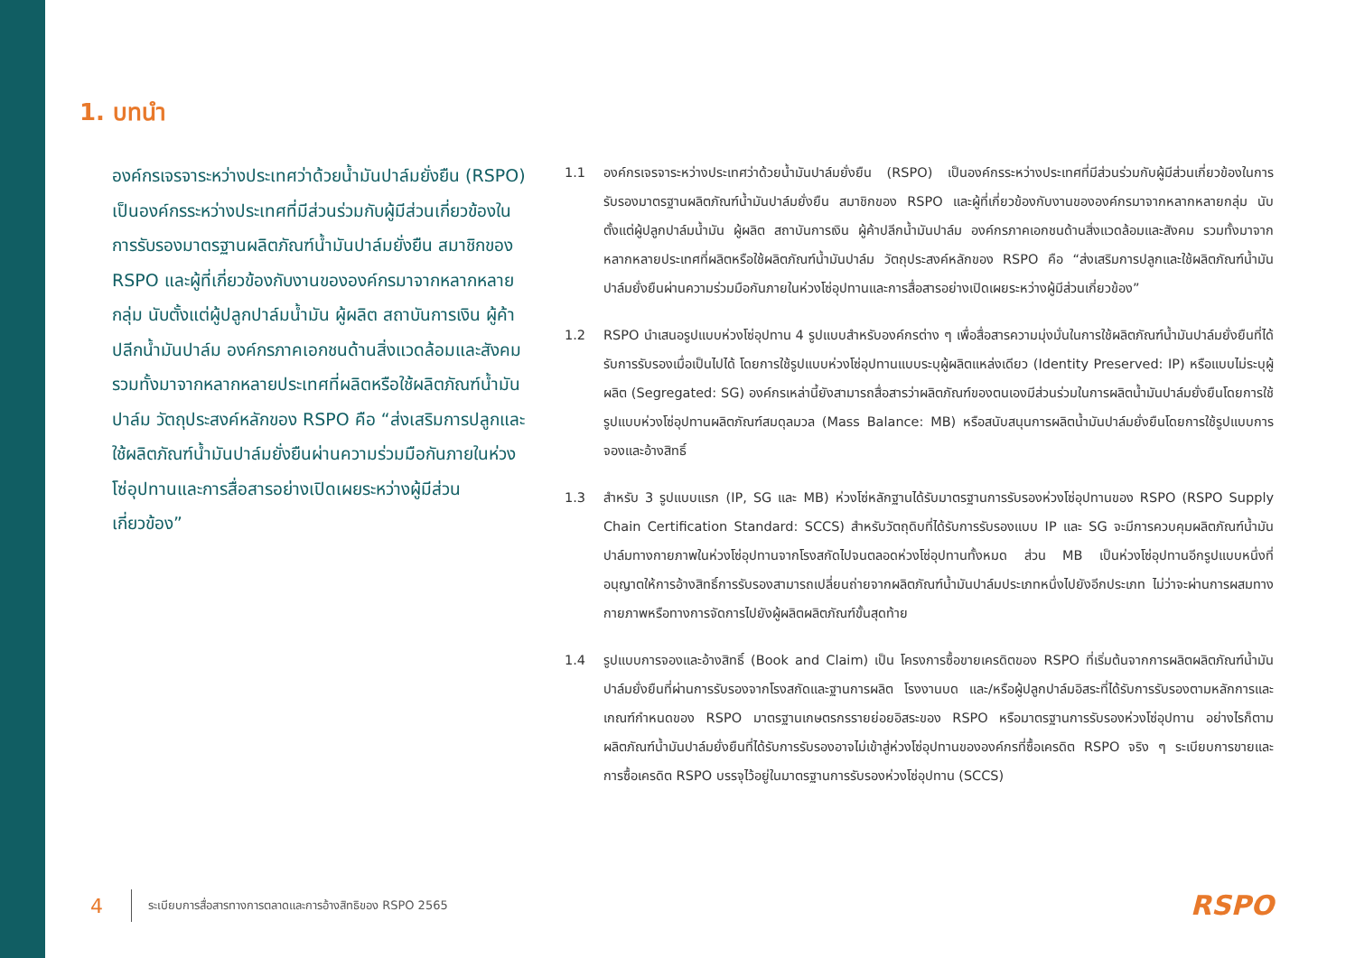1. บทนำ
องค์กรเจรจาระหว่างประเทศว่าด้วยน้ำมันปาล์มยั่งยืน (RSPO) เป็นองค์กรระหว่างประเทศที่มีส่วนร่วมกับผู้มีส่วนเกี่ยวข้องในการรับรองมาตรฐานผลิตภัณฑ์น้ำมันปาล์มยั่งยืน สมาชิกของ RSPO และผู้ที่เกี่ยวข้องกับงานขององค์กรมาจากหลากหลายกลุ่ม นับตั้งแต่ผู้ปลูกปาล์มน้ำมัน ผู้ผลิต สถาบันการเงิน ผู้ค้าปลีกน้ำมันปาล์ม องค์กรภาคเอกชนด้านสิ่งแวดล้อมและสังคม รวมทั้งมาจากหลากหลายประเทศที่ผลิตหรือใช้ผลิตภัณฑ์น้ำมันปาล์ม วัตถุประสงค์หลักของ RSPO คือ “ส่งเสริมการปลูกและใช้ผลิตภัณฑ์น้ำมันปาล์มยั่งยืนผ่านความร่วมมือกันภายในห่วงโซ่อุปทานและการสื่อสารอย่างเปิดเผยระหว่างผู้มีส่วนเกี่ยวข้อง”
1.1 องค์กรเจรจาระหว่างประเทศว่าด้วยน้ำมันปาล์มยั่งยืน (RSPO) เป็นองค์กรระหว่างประเทศที่มีส่วนร่วมกับผู้มีส่วนเกี่ยวข้องในการรับรองมาตรฐานผลิตภัณฑ์น้ำมันปาล์มยั่งยืน สมาชิกของ RSPO และผู้ที่เกี่ยวข้องกับงานขององค์กรมาจากหลากหลายกลุ่ม นับตั้งแต่ผู้ปลูกปาล์มน้ำมัน ผู้ผลิต สถาบันการเงิน ผู้ค้าปลีกน้ำมันปาล์ม องค์กรภาคเอกชนด้านสิ่งแวดล้อมและสังคม รวมทั้งมาจากหลากหลายประเทศที่ผลิตหรือใช้ผลิตภัณฑ์น้ำมันปาล์ม วัตถุประสงค์หลักของ RSPO คือ “ส่งเสริมการปลูกและใช้ผลิตภัณฑ์น้ำมันปาล์มยั่งยืนผ่านความร่วมมือกันภายในห่วงโซ่อุปทานและการสื่อสารอย่างเปิดเผยระหว่างผู้มีส่วนเกี่ยวข้อง”
1.2 RSPO นำเสนอรูปแบบห่วงโซ่อุปทาน 4 รูปแบบสำหรับองค์กรต่าง ๆ เพื่อสื่อสารความมุ่งมั่นในการใช้ผลิตภัณฑ์น้ำมันปาล์มยั่งยืนที่ได้รับการรับรองเมื่อเป็นไปได้ โดยการใช้รูปแบบห่วงโซ่อุปทานแบบระบุผู้ผลิตแหล่งเดียว (Identity Preserved: IP) หรือแบบไม่ระบุผู้ผลิต (Segregated: SG) องค์กรเหล่านี้ยังสามารถสื่อสารว่าผลิตภัณฑ์ของตนเองมีส่วนร่วมในการผลิตน้ำมันปาล์มยั่งยืนโดยการใช้รูปแบบห่วงโซ่อุปทานผลิตภัณฑ์สมดุลมวล (Mass Balance: MB) หรือสนับสนุนการผลิตน้ำมันปาล์มยั่งยืนโดยการใช้รูปแบบการจองและอ้างสิทธิ์
1.3 สำหรับ 3 รูปแบบแรก (IP, SG และ MB) ห่วงโซ่หลักฐานได้รับมาตรฐานการรับรองห่วงโซ่อุปทานของ RSPO (RSPO Supply Chain Certification Standard: SCCS) สำหรับวัตถุดิบที่ได้รับการรับรองแบบ IP และ SG จะมีการควบคุมผลิตภัณฑ์น้ำมันปาล์มทางกายภาพในห่วงโซ่อุปทานจากโรงสกัดไปจนตลอดห่วงโซ่อุปทานทั้งหมด ส่วน MB เป็นห่วงโซ่อุปทานอีกรูปแบบหนึ่งที่อนุญาตให้การอ้างสิทธิ์การรับรองสามารถเปลี่ยนถ่ายจากผลิตภัณฑ์น้ำมันปาล์มประเภทหนึ่งไปยังอีกประเภท ไม่ว่าจะผ่านการผสมทางกายภาพหรือทางการจัดการไปยังผู้ผลิตผลิตภัณฑ์ขั้นสุดท้าย
1.4 รูปแบบการจองและอ้างสิทธิ์ (Book and Claim) เป็น โครงการซื้อขายเครดิตของ RSPO ที่เริ่มต้นจากการผลิตผลิตภัณฑ์น้ำมันปาล์มยั่งยืนที่ผ่านการรับรองจากโรงสกัดและฐานการผลิต โรงงานบด และ/หรือผู้ปลูกปาล์มอิสระที่ได้รับการรับรองตามหลักการและเกณฑ์กำหนดของ RSPO มาตรฐานเกษตรกรรายย่อยอิสระของ RSPO หรือมาตรฐานการรับรองห่วงโซ่อุปทาน อย่างไรก็ตาม ผลิตภัณฑ์น้ำมันปาล์มยั่งยืนที่ได้รับการรับรองอาจไม่เข้าสู่ห่วงโซ่อุปทานขององค์กรที่ซื้อเครดิต RSPO จริง ๆ ระเบียบการขายและการซื้อเครดิต RSPO บรรจุไว้อยู่ในมาตรฐานการรับรองห่วงโซ่อุปทาน (SCCS)
4 ระเบียบการสื่อสารทางการตลาดและการอ้างสิทธิของ RSPO 2565
RSPO